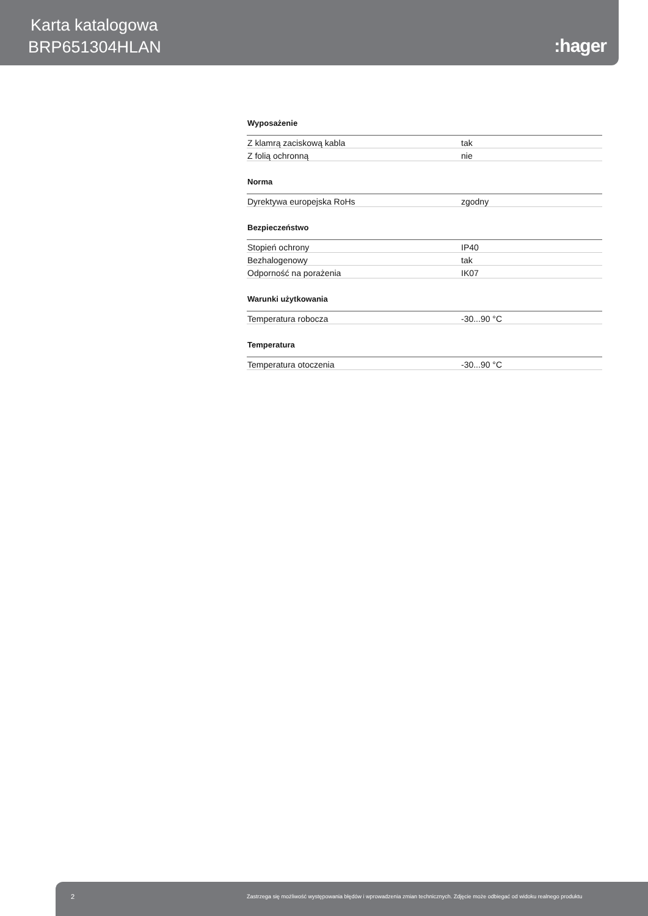Karta katalogowa
BRP651304HLAN :hager
Wyposażenie
| Z klamrą zaciskową kabla | tak |
| Z folią ochronną | nie |
Norma
| Dyrektywa europejska RoHs | zgodny |
Bezpieczeństwo
| Stopień ochrony | IP40 |
| Bezhalogenowy | tak |
| Odporność na porażenia | IK07 |
Warunki użytkowania
| Temperatura robocza | -30...90 °C |
Temperatura
| Temperatura otoczenia | -30...90 °C |
2 Zastrzega się możliwość występowania błędów i wprowadzenia zmian technicznych. Zdjęcie może odbiegać od widoku realnego produktu